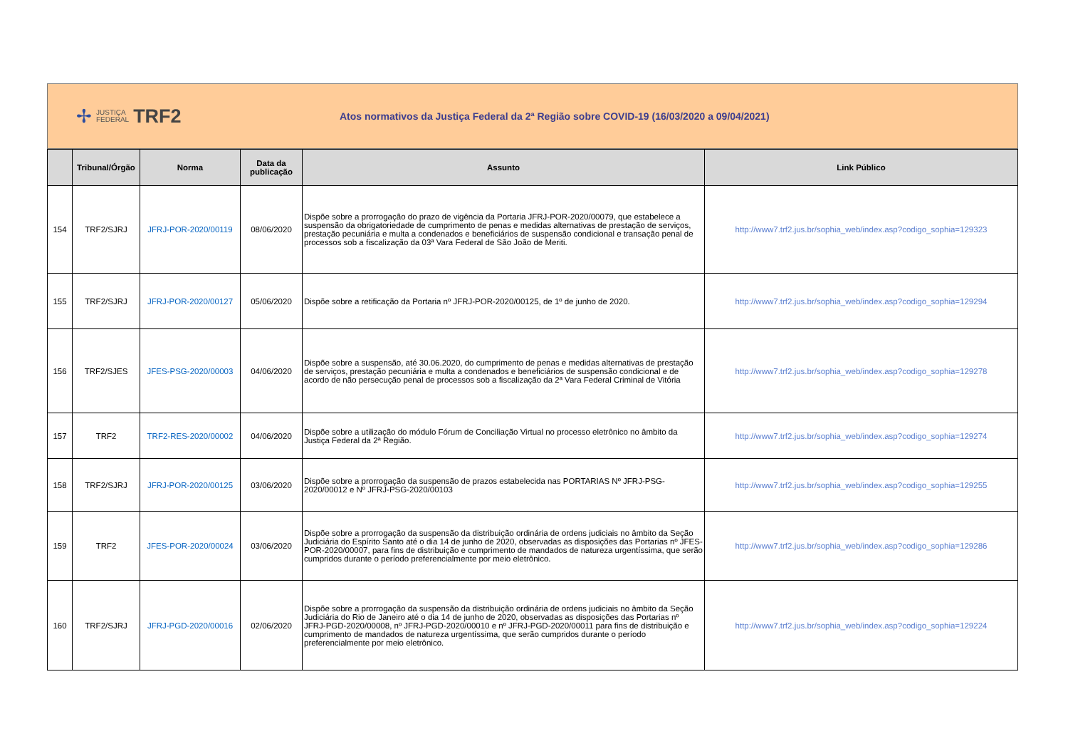✢
JUSTIÇA
FEDERAL
TRF2
Atos normativos da Justiça Federal da 2ª Região sobre COVID-19 (16/03/2020 a 09/04/2021)
| | Tribunal/Órgão | Norma | Data da publicação | Assunto | Link Público |
| --- | --- | --- | --- | --- | --- |
| 154 | TRF2/SJRJ | JFRJ-POR-2020/00119 | 08/06/2020 | Dispõe sobre a prorrogação do prazo de vigência da Portaria JFRJ-POR-2020/00079, que estabelece a suspensão da obrigatoriedade de cumprimento de penas e medidas alternativas de prestação de serviços, prestação pecuniária e multa a condenados e beneficiários de suspensão condicional e transação penal de processos sob a fiscalização da 03ª Vara Federal de São João de Meriti. | http://www7.trf2.jus.br/sophia_web/index.asp?codigo_sophia=129323 |
| 155 | TRF2/SJRJ | JFRJ-POR-2020/00127 | 05/06/2020 | Dispõe sobre a retificação da Portaria nº JFRJ-POR-2020/00125, de 1º de junho de 2020. | http://www7.trf2.jus.br/sophia_web/index.asp?codigo_sophia=129294 |
| 156 | TRF2/SJES | JFES-PSG-2020/00003 | 04/06/2020 | Dispõe sobre a suspensão, até 30.06.2020, do cumprimento de penas e medidas alternativas de prestação de serviços, prestação pecuniária e multa a condenados e beneficiários de suspensão condicional e de acordo de não persecução penal de processos sob a fiscalização da 2ª Vara Federal Criminal de Vitória | http://www7.trf2.jus.br/sophia_web/index.asp?codigo_sophia=129278 |
| 157 | TRF2 | TRF2-RES-2020/00002 | 04/06/2020 | Dispõe sobre a utilização do módulo Fórum de Conciliação Virtual no processo eletrônico no âmbito da Justiça Federal da 2ª Região. | http://www7.trf2.jus.br/sophia_web/index.asp?codigo_sophia=129274 |
| 158 | TRF2/SJRJ | JFRJ-POR-2020/00125 | 03/06/2020 | Dispõe sobre a prorrogação da suspensão de prazos estabelecida nas PORTARIAS Nº JFRJ-PSG-2020/00012 e Nº JFRJ-PSG-2020/00103 | http://www7.trf2.jus.br/sophia_web/index.asp?codigo_sophia=129255 |
| 159 | TRF2 | JFES-POR-2020/00024 | 03/06/2020 | Dispõe sobre a prorrogação da suspensão da distribuição ordinária de ordens judiciais no âmbito da Seção Judiciária do Espírito Santo até o dia 14 de junho de 2020, observadas as disposições das Portarias nº JFES-POR-2020/00007, para fins de distribuição e cumprimento de mandados de natureza urgentíssima, que serão cumpridos durante o período preferencialmente por meio eletrônico. | http://www7.trf2.jus.br/sophia_web/index.asp?codigo_sophia=129286 |
| 160 | TRF2/SJRJ | JFRJ-PGD-2020/00016 | 02/06/2020 | Dispõe sobre a prorrogação da suspensão da distribuição ordinária de ordens judiciais no âmbito da Seção Judiciária do Rio de Janeiro até o dia 14 de junho de 2020, observadas as disposições das Portarias nº JFRJ-PGD-2020/00008, nº JFRJ-PGD-2020/00010 e nº JFRJ-PGD-2020/00011 para fins de distribuição e cumprimento de mandados de natureza urgentíssima, que serão cumpridos durante o período preferencialmente por meio eletrônico. | http://www7.trf2.jus.br/sophia_web/index.asp?codigo_sophia=129224 |